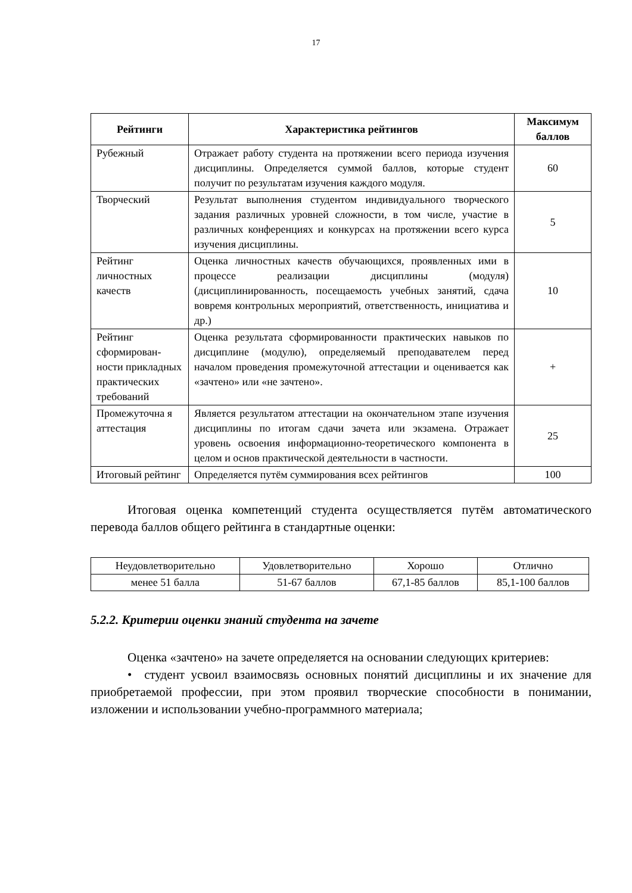17
| Рейтинги | Характеристика рейтингов | Максимум баллов |
| --- | --- | --- |
| Рубежный | Отражает работу студента на протяжении всего периода изучения дисциплины. Определяется суммой баллов, которые студент получит по результатам изучения каждого модуля. | 60 |
| Творческий | Результат выполнения студентом индивидуального творческого задания различных уровней сложности, в том числе, участие в различных конференциях и конкурсах на протяжении всего курса изучения дисциплины. | 5 |
| Рейтинг личностных качеств | Оценка личностных качеств обучающихся, проявленных ими в процессе реализации дисциплины (модуля) (дисциплинированность, посещаемость учебных занятий, сдача вовремя контрольных мероприятий, ответственность, инициатива и др.) | 10 |
| Рейтинг сформирован-ности прикладных практических требований | Оценка результата сформированности практических навыков по дисциплине (модулю), определяемый преподавателем перед началом проведения промежуточной аттестации и оценивается как «зачтено» или «не зачтено». | + |
| Промежуточна я аттестация | Является результатом аттестации на окончательном этапе изучения дисциплины по итогам сдачи зачета или экзамена. Отражает уровень освоения информационно-теоретического компонента в целом и основ практической деятельности в частности. | 25 |
| Итоговый рейтинг | Определяется путём суммирования всех рейтингов | 100 |
Итоговая оценка компетенций студента осуществляется путём автоматического перевода баллов общего рейтинга в стандартные оценки:
| Неудовлетворительно | Удовлетворительно | Хорошо | Отлично |
| менее 51 балла | 51-67 баллов | 67,1-85 баллов | 85,1-100 баллов |
5.2.2. Критерии оценки знаний студента на зачете
Оценка «зачтено» на зачете определяется на основании следующих критериев:
• студент усвоил взаимосвязь основных понятий дисциплины и их значение для приобретаемой профессии, при этом проявил творческие способности в понимании, изложении и использовании учебно-программного материала;